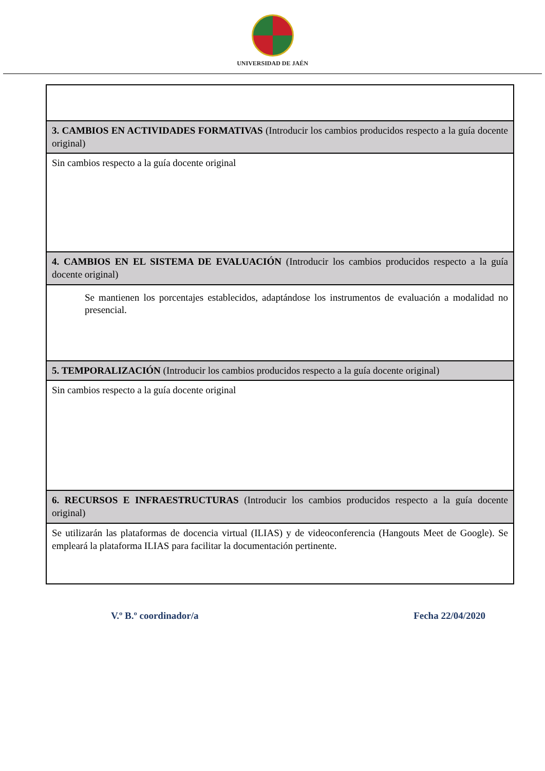UNIVERSIDAD DE JAÉN
| 3. CAMBIOS EN ACTIVIDADES FORMATIVAS (Introducir los cambios producidos respecto a la guía docente original) |
| Sin cambios respecto a la guía docente original |
| 4. CAMBIOS EN EL SISTEMA DE EVALUACIÓN (Introducir los cambios producidos respecto a la guía docente original) |
| Se mantienen los porcentajes establecidos, adaptándose los instrumentos de evaluación a modalidad no presencial. |
| 5. TEMPORALIZACIÓN (Introducir los cambios producidos respecto a la guía docente original) |
| Sin cambios respecto a la guía docente original |
| 6. RECURSOS E INFRAESTRUCTURAS (Introducir los cambios producidos respecto a la guía docente original) |
| Se utilizarán las plataformas de docencia virtual (ILIAS) y de videoconferencia (Hangouts Meet de Google). Se empleará la plataforma ILIAS para facilitar la documentación pertinente. |
V.º B.º coordinador/a Fecha 22/04/2020